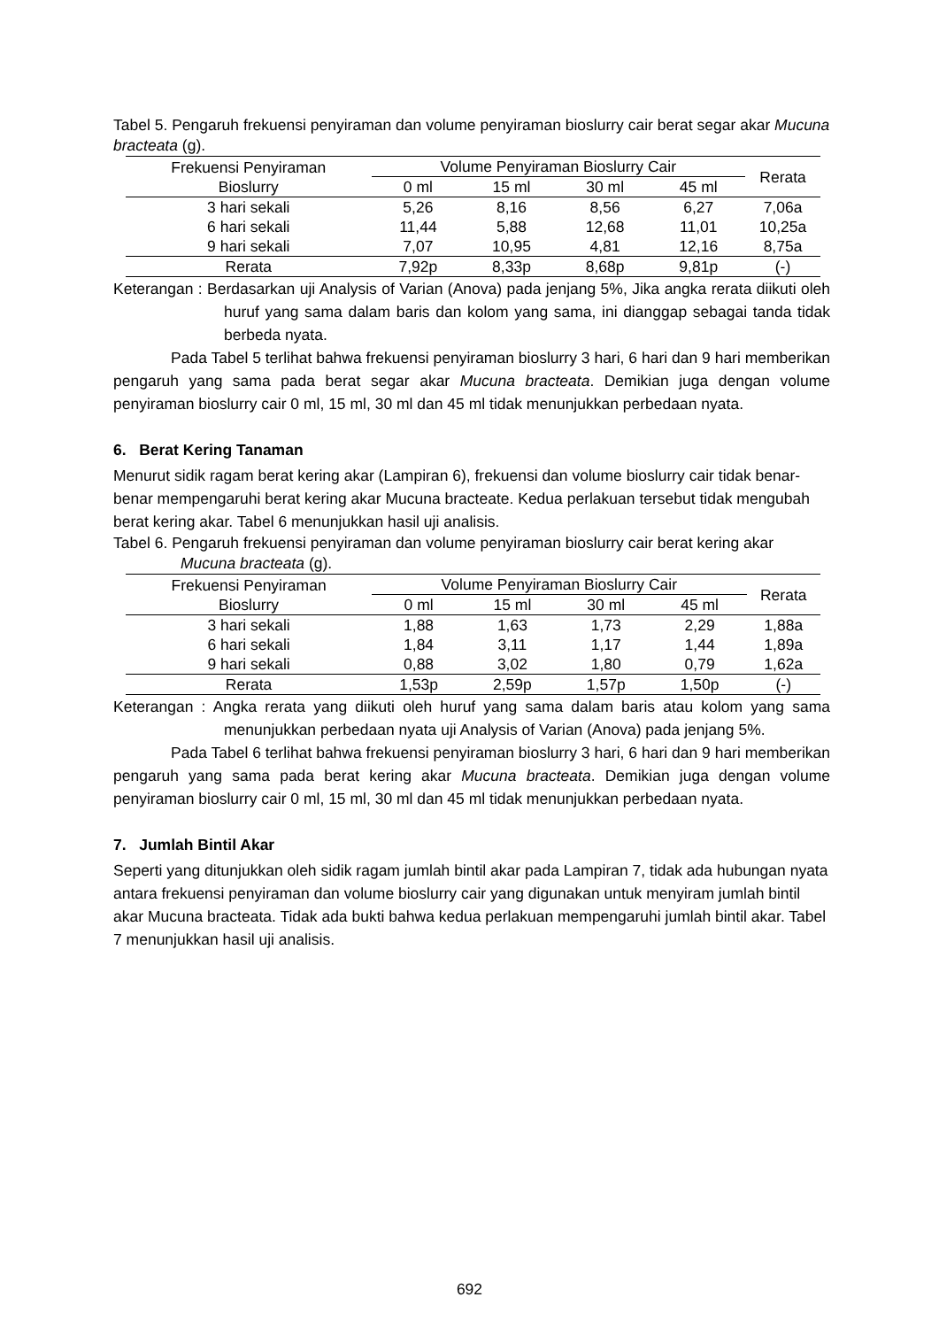Tabel 5. Pengaruh frekuensi penyiraman dan volume penyiraman bioslurry cair berat segar akar Mucuna bracteata (g).
| Frekuensi Penyiraman Bioslurry | Volume Penyiraman Bioslurry Cair | | | | Rerata |
| --- | --- | --- | --- | --- | --- |
| | 0 ml | 15 ml | 30 ml | 45 ml | |
| 3 hari sekali | 5,26 | 8,16 | 8,56 | 6,27 | 7,06a |
| 6 hari sekali | 11,44 | 5,88 | 12,68 | 11,01 | 10,25a |
| 9 hari sekali | 7,07 | 10,95 | 4,81 | 12,16 | 8,75a |
| Rerata | 7,92p | 8,33p | 8,68p | 9,81p | (-) |
Keterangan : Berdasarkan uji Analysis of Varian (Anova) pada jenjang 5%, Jika angka rerata diikuti oleh huruf yang sama dalam baris dan kolom yang sama, ini dianggap sebagai tanda tidak berbeda nyata.
Pada Tabel 5 terlihat bahwa frekuensi penyiraman bioslurry 3 hari, 6 hari dan 9 hari memberikan pengaruh yang sama pada berat segar akar Mucuna bracteata. Demikian juga dengan volume penyiraman bioslurry cair 0 ml, 15 ml, 30 ml dan 45 ml tidak menunjukkan perbedaan nyata.
6. Berat Kering Tanaman
Menurut sidik ragam berat kering akar (Lampiran 6), frekuensi dan volume bioslurry cair tidak benar-benar mempengaruhi berat kering akar Mucuna bracteate. Kedua perlakuan tersebut tidak mengubah berat kering akar. Tabel 6 menunjukkan hasil uji analisis.
Tabel 6. Pengaruh frekuensi penyiraman dan volume penyiraman bioslurry cair berat kering akar Mucuna bracteata (g).
| Frekuensi Penyiraman Bioslurry | Volume Penyiraman Bioslurry Cair | | | | Rerata |
| --- | --- | --- | --- | --- | --- |
| | 0 ml | 15 ml | 30 ml | 45 ml | |
| 3 hari sekali | 1,88 | 1,63 | 1,73 | 2,29 | 1,88a |
| 6 hari sekali | 1,84 | 3,11 | 1,17 | 1,44 | 1,89a |
| 9 hari sekali | 0,88 | 3,02 | 1,80 | 0,79 | 1,62a |
| Rerata | 1,53p | 2,59p | 1,57p | 1,50p | (-) |
Keterangan : Angka rerata yang diikuti oleh huruf yang sama dalam baris atau kolom yang sama menunjukkan perbedaan nyata uji Analysis of Varian (Anova) pada jenjang 5%.
Pada Tabel 6 terlihat bahwa frekuensi penyiraman bioslurry 3 hari, 6 hari dan 9 hari memberikan pengaruh yang sama pada berat kering akar Mucuna bracteata. Demikian juga dengan volume penyiraman bioslurry cair 0 ml, 15 ml, 30 ml dan 45 ml tidak menunjukkan perbedaan nyata.
7. Jumlah Bintil Akar
Seperti yang ditunjukkan oleh sidik ragam jumlah bintil akar pada Lampiran 7, tidak ada hubungan nyata antara frekuensi penyiraman dan volume bioslurry cair yang digunakan untuk menyiram jumlah bintil akar Mucuna bracteata. Tidak ada bukti bahwa kedua perlakuan mempengaruhi jumlah bintil akar. Tabel 7 menunjukkan hasil uji analisis.
692